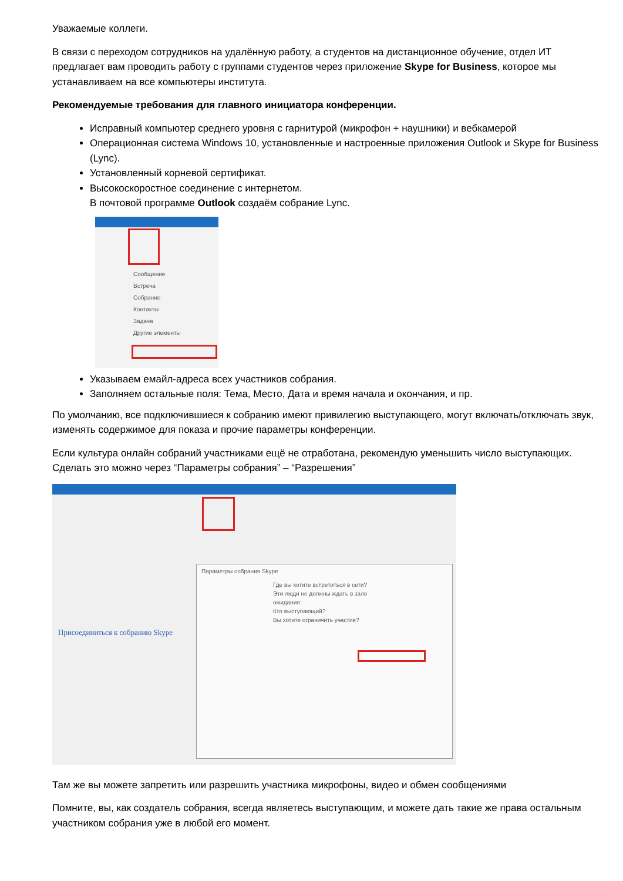Уважаемые коллеги.
В связи с переходом сотрудников на удалённую работу, а студентов на дистанционное обучение, отдел ИТ предлагает вам проводить работу с группами студентов через приложение Skype for Business, которое мы устанавливаем на все компьютеры института.
Рекомендуемые требования для главного инициатора конференции.
Исправный компьютер среднего уровня с гарнитурой (микрофон + наушники) и вебкамерой
Операционная система Windows 10, установленные и настроенные приложения Outlook и Skype for Business (Lync).
Установленный корневой сертификат.
Высокоскоростное соединение с интернетом.
В почтовой программе Outlook создаём собрание Lync.
Сообщение
Встреча
Собрание
Контакты
Задача
Другие элементы
Указываем емайл-адреса всех участников собрания.
Заполняем остальные поля: Тема, Место, Дата и время начала и окончания, и пр.
По умолчанию, все подключившиеся к собранию имеют привилегию выступающего, могут включать/отключать звук, изменять содержимое для показа и прочие параметры конференции.
Если культура онлайн собраний участниками ещё не отработана, рекомендую уменьшить число выступающих. Сделать это можно через “Параметры собрания” – “Разрешения”
Присоединиться к собранию Skype
Параметры собрания Skype
Где вы хотите встретиться в сети?
Эти люди не должны ждать в зале ожидания:
Кто выступающий?
Вы хотите ограничить участие?
Там же вы можете запретить или разрешить участника микрофоны, видео и обмен сообщениями
Помните, вы, как создатель собрания, всегда являетесь выступающим, и можете дать такие же права остальным участником собрания уже в любой его момент.